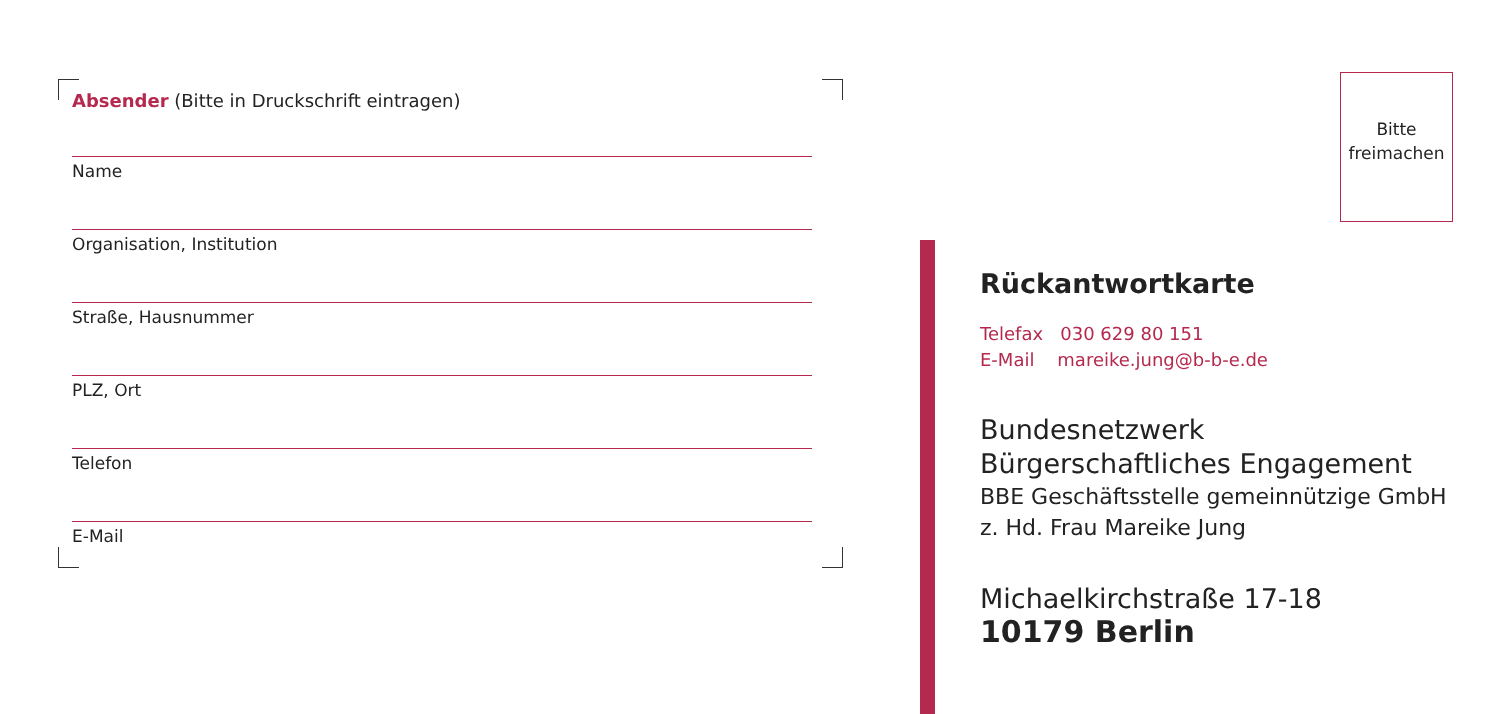Absender (Bitte in Druckschrift eintragen)
Name
Organisation, Institution
Straße, Hausnummer
PLZ, Ort
Telefon
E-Mail
Bitte
freimachen
Rückantwortkarte
Telefax 030 629 80 151
E-Mail mareike.jung@b-b-e.de
Bundesnetzwerk Bürgerschaftliches Engagement
BBE Geschäftsstelle gemeinnützige GmbH
z. Hd. Frau Mareike Jung
Michaelkirchstraße 17-18
10179 Berlin